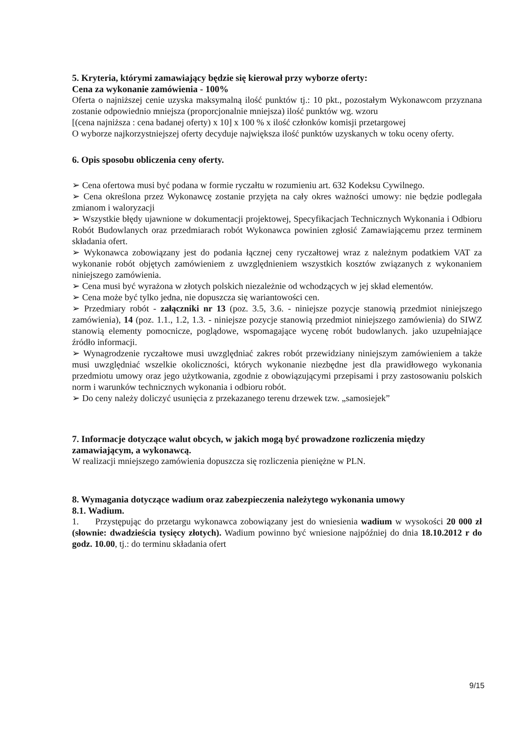5. Kryteria, którymi zamawiający będzie się kierował przy wyborze oferty:
Cena za wykonanie zamówienia - 100%
Oferta o najniższej cenie uzyska maksymalną ilość punktów tj.: 10 pkt., pozostałym Wykonawcom przyznana zostanie odpowiednio mniejsza (proporcjonalnie mniejsza) ilość punktów wg. wzoru
[(cena najniższa : cena badanej oferty) x 10] x 100 % x ilość członków komisji przetargowej
O wyborze najkorzystniejszej oferty decyduje największa ilość punktów uzyskanych w toku oceny oferty.
6. Opis sposobu obliczenia ceny oferty.
➢ Cena ofertowa musi być podana w formie ryczałtu w rozumieniu art. 632 Kodeksu Cywilnego.
➢ Cena określona przez Wykonawcę zostanie przyjęta na cały okres ważności umowy: nie będzie podlegała zmianom i waloryzacji
➢ Wszystkie błędy ujawnione w dokumentacji projektowej, Specyfikacjach Technicznych Wykonania i Odbioru Robót Budowlanych oraz przedmiarach robót Wykonawca powinien zgłosić Zamawiającemu przez terminem składania ofert.
➢ Wykonawca zobowiązany jest do podania łącznej ceny ryczałtowej wraz z należnym podatkiem VAT za wykonanie robót objętych zamówieniem z uwzględnieniem wszystkich kosztów związanych z wykonaniem niniejszego zamówienia.
➢ Cena musi być wyrażona w złotych polskich niezależnie od wchodzących w jej skład elementów.
➢ Cena może być tylko jedna, nie dopuszcza się wariantowości cen.
➢ Przedmiary robót - załączniki nr 13 (poz. 3.5, 3.6. - niniejsze pozycje stanowią przedmiot niniejszego zamówienia), 14 (poz. 1.1., 1.2, 1.3. - niniejsze pozycje stanowią przedmiot niniejszego zamówienia) do SIWZ stanowią elementy pomocnicze, poglądowe, wspomagające wycenę robót budowlanych. jako uzupełniające źródło informacji.
➢ Wynagrodzenie ryczałtowe musi uwzględniać zakres robót przewidziany niniejszym zamówieniem a także musi uwzględniać wszelkie okoliczności, których wykonanie niezbędne jest dla prawidłowego wykonania przedmiotu umowy oraz jego użytkowania, zgodnie z obowiązującymi przepisami i przy zastosowaniu polskich norm i warunków technicznych wykonania i odbioru robót.
➢ Do ceny należy doliczyć usunięcia z przekazanego terenu drzewek tzw. „samosiejek”
7. Informacje dotyczące walut obcych, w jakich mogą być prowadzone rozliczenia między zamawiającym, a wykonawcą.
W realizacji mniejszego zamówienia dopuszcza się rozliczenia pieniężne w PLN.
8. Wymagania dotyczące wadium oraz zabezpieczenia należytego wykonania umowy
8.1. Wadium.
1. Przystępując do przetargu wykonawca zobowiązany jest do wniesienia wadium w wysokości 20 000 zł (słownie: dwadzieścia tysięcy złotych). Wadium powinno być wniesione najpóźniej do dnia 18.10.2012 r do godz. 10.00, tj.: do terminu składania ofert
9/15